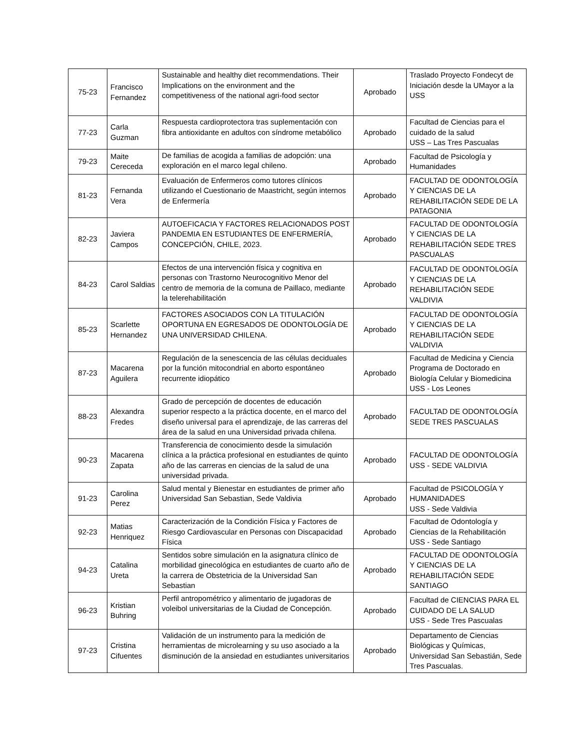| 75-23 | Francisco Fernandez | Sustainable and healthy diet recommendations. Their Implications on the environment and the competitiveness of the national agri-food sector | Aprobado | Traslado Proyecto Fondecyt de Iniciación desde la UMayor a la USS |
| 77-23 | Carla Guzman | Respuesta cardioprotectora tras suplementación con fibra antioxidante en adultos con síndrome metabólico | Aprobado | Facultad de Ciencias para el cuidado de la salud USS – Las Tres Pascualas |
| 79-23 | Maite Cereceda | De familias de acogida a familias de adopción: una exploración en el marco legal chileno. | Aprobado | Facultad de Psicología y Humanidades |
| 81-23 | Fernanda Vera | Evaluación de Enfermeros como tutores clínicos utilizando el Cuestionario de Maastricht, según internos de Enfermería | Aprobado | FACULTAD DE ODONTOLOGÍA Y CIENCIAS DE LA REHABILITACIÓN SEDE DE LA PATAGONIA |
| 82-23 | Javiera Campos | AUTOEFICACIA Y FACTORES RELACIONADOS POST PANDEMIA EN ESTUDIANTES DE ENFERMERÍA, CONCEPCIÓN, CHILE, 2023. | Aprobado | FACULTAD DE ODONTOLOGÍA Y CIENCIAS DE LA REHABILITACIÓN SEDE TRES PASCUALAS |
| 84-23 | Carol Saldias | Efectos de una intervención física y cognitiva en personas con Trastorno Neurocognitivo Menor del centro de memoria de la comuna de Paillaco, mediante la telerehabilitación | Aprobado | FACULTAD DE ODONTOLOGÍA Y CIENCIAS DE LA REHABILITACIÓN SEDE VALDIVIA |
| 85-23 | Scarlette Hernandez | FACTORES ASOCIADOS CON LA TITULACIÓN OPORTUNA EN EGRESADOS DE ODONTOLOGÍA DE UNA UNIVERSIDAD CHILENA. | Aprobado | FACULTAD DE ODONTOLOGÍA Y CIENCIAS DE LA REHABILITACIÓN SEDE VALDIVIA |
| 87-23 | Macarena Aguilera | Regulación de la senescencia de las células deciduales por la función mitocondrial en aborto espontáneo recurrente idiopático | Aprobado | Facultad de Medicina y Ciencia Programa de Doctorado en Biología Celular y Biomedicina USS - Los Leones |
| 88-23 | Alexandra Fredes | Grado de percepción de docentes de educación superior respecto a la práctica docente, en el marco del diseño universal para el aprendizaje, de las carreras del área de la salud en una Universidad privada chilena. | Aprobado | FACULTAD DE ODONTOLOGÍA SEDE TRES PASCUALAS |
| 90-23 | Macarena Zapata | Transferencia de conocimiento desde la simulación clínica a la práctica profesional en estudiantes de quinto año de las carreras en ciencias de la salud de una universidad privada. | Aprobado | FACULTAD DE ODONTOLOGÍA USS - SEDE VALDIVIA |
| 91-23 | Carolina Perez | Salud mental y Bienestar en estudiantes de primer año Universidad San Sebastian, Sede Valdivia | Aprobado | Facultad de PSICOLOGÍA Y HUMANIDADES USS - Sede Valdivia |
| 92-23 | Matias Henriquez | Caracterización de la Condición Física y Factores de Riesgo Cardiovascular en Personas con Discapacidad Física | Aprobado | Facultad de Odontología y Ciencias de la Rehabilitación USS - Sede Santiago |
| 94-23 | Catalina Ureta | Sentidos sobre simulación en la asignatura clínico de morbilidad ginecológica en estudiantes de cuarto año de la carrera de Obstetricia de la Universidad San Sebastian | Aprobado | FACULTAD DE ODONTOLOGÍA Y CIENCIAS DE LA REHABILITACIÓN SEDE SANTIAGO |
| 96-23 | Kristian Buhring | Perfil antropométrico y alimentario de jugadoras de voleibol universitarias de la Ciudad de Concepción. | Aprobado | Facultad de CIENCIAS PARA EL CUIDADO DE LA SALUD USS - Sede Tres Pascualas |
| 97-23 | Cristina Cifuentes | Validación de un instrumento para la medición de herramientas de microlearning y su uso asociado a la disminución de la ansiedad en estudiantes universitarios | Aprobado | Departamento de Ciencias Biológicas y Químicas, Universidad San Sebastián, Sede Tres Pascualas. |